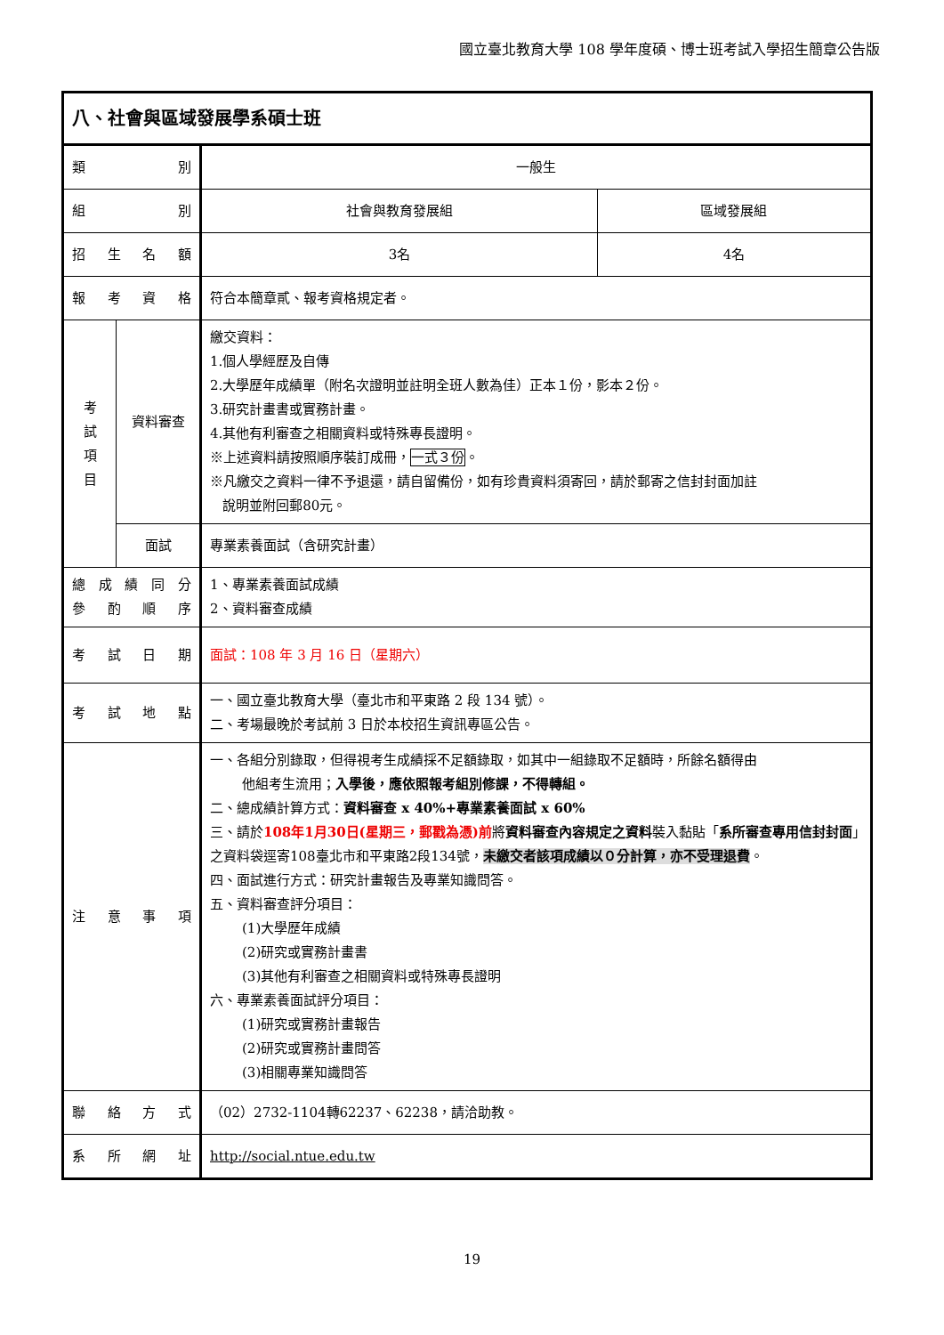國立臺北教育大學 108 學年度碩、博士班考試入學招生簡章公告版
| 八、社會與區域發展學系碩士班 | | | |
| 類 別 | | 一般生 | |
| 組 別 | | 社會與教育發展組 | 區域發展組 |
| 招 生 名 額 | | 3名 | 4名 |
| 報 考 資 格 | | 符合本簡章貳、報考資格規定者。 | |
| 考 試 項 目 | 資料審查 | 繳交資料： 1.個人學經歷及自傳 2.大學歷年成績單（附名次證明並註明全班人數為佳）正本１份，影本２份。 3.研究計畫書或實務計畫。 4.其他有利審查之相關資料或特殊專長證明。 ※上述資料請按照順序裝訂成冊， 一式３份 。 ※凡繳交之資料一律不予退還，請自留備份，如有珍貴資料須寄回，請於郵寄之信封封面加註 說明並附回郵80元。 | |
| | 面試 | 專業素養面試（含研究計畫） | |
| 總 成 績 同 分 參 酌 順 序 | | 1、專業素養面試成績 2、資料審查成績 | |
| 考 試 日 期 | | 面試：108 年 3 月 16 日（星期六） | |
| 考 試 地 點 | | 一、國立臺北教育大學（臺北市和平東路 2 段 134 號）。 二、考場最晚於考試前 3 日於本校招生資訊專區公告。 | |
| 注 意 事 項 | | 一、各組分別錄取，但得視考生成績採不足額錄取，如其中一組錄取不足額時，所餘名額得由 他組考生流用； 入學後，應依照報考組別修課，不得轉組。 二、總成績計算方式： 資料審查 x 40%+專業素養面試 x 60% 三、請於 108年1月30日(星期三，郵戳為憑)前 將 資料審查內容規定之資料 裝入黏貼「 系所審查專用信封封面 」之資料袋逕寄108臺北市和平東路2段134號， 未繳交者該項成績以０分計算，亦不受理退費 。 四、面試進行方式：研究計畫報告及專業知識問答。 五、資料審查評分項目： (1)大學歷年成績 (2)研究或實務計畫書 (3)其他有利審查之相關資料或特殊專長證明 六、專業素養面試評分項目： (1)研究或實務計畫報告 (2)研究或實務計畫問答 (3)相關專業知識問答 | |
| 聯 絡 方 式 | | （02）2732-1104轉62237、62238，請洽助教。 | |
| 系 所 網 址 | | http://social.ntue.edu.tw | |
19